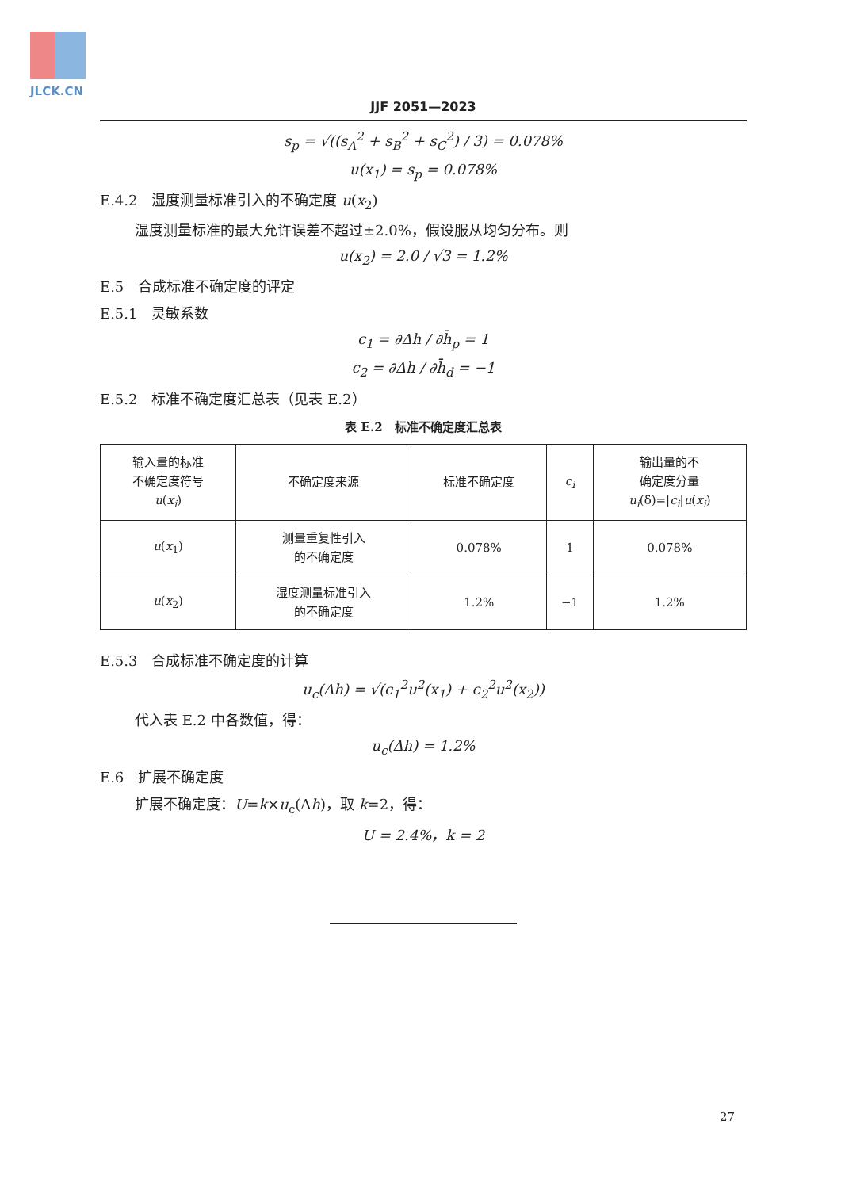JLCK.CN
JJF 2051—2023
s<sub>p</sub> = √((s<sub>A</sub><sup>2</sup> + s<sub>B</sub><sup>2</sup> + s<sub>C</sub><sup>2</sup>) / 3) = 0.078%
u(x<sub>1</sub>) = s<sub>p</sub> = 0.078%
E.4.2　湿度测量标准引入的不确定度 u(x<sub>2</sub>)
湿度测量标准的最大允许误差不超过±2.0%，假设服从均匀分布。则
u(x<sub>2</sub>) = 2.0 / √3 = 1.2%
E.5　合成标准不确定度的评定
E.5.1　灵敏系数
c<sub>1</sub> = ∂Δh / ∂h̄<sub>p</sub> = 1
c<sub>2</sub> = ∂Δh / ∂h̄<sub>d</sub> = −1
E.5.2　标准不确定度汇总表（见表 E.2）
表 E.2　标准不确定度汇总表
| 输入量的标准 不确定度符号 u ( x<sub>i</sub> ) | 不确定度来源 | 标准不确定度 | c<sub>i</sub> | 输出量的不 确定度分量 u<sub>i</sub> (δ)=/ c<sub>i</sub> / u ( x<sub>i</sub> ) |
| --- | --- | --- | --- | --- |
| u ( x<sub>1</sub>) | 测量重复性引入 的不确定度 | 0.078% | 1 | 0.078% |
| u ( x<sub>2</sub>) | 湿度测量标准引入 的不确定度 | 1.2% | −1 | 1.2% |
E.5.3　合成标准不确定度的计算
u<sub>c</sub>(Δh) = √(c<sub>1</sub><sup>2</sup>u<sup>2</sup>(x<sub>1</sub>) + c<sub>2</sub><sup>2</sup>u<sup>2</sup>(x<sub>2</sub>))
代入表 E.2 中各数值，得：
u<sub>c</sub>(Δh) = 1.2%
E.6　扩展不确定度
扩展不确定度：U=k×u<sub>c</sub>(Δh)，取 k=2，得：
U = 2.4%，k = 2
27